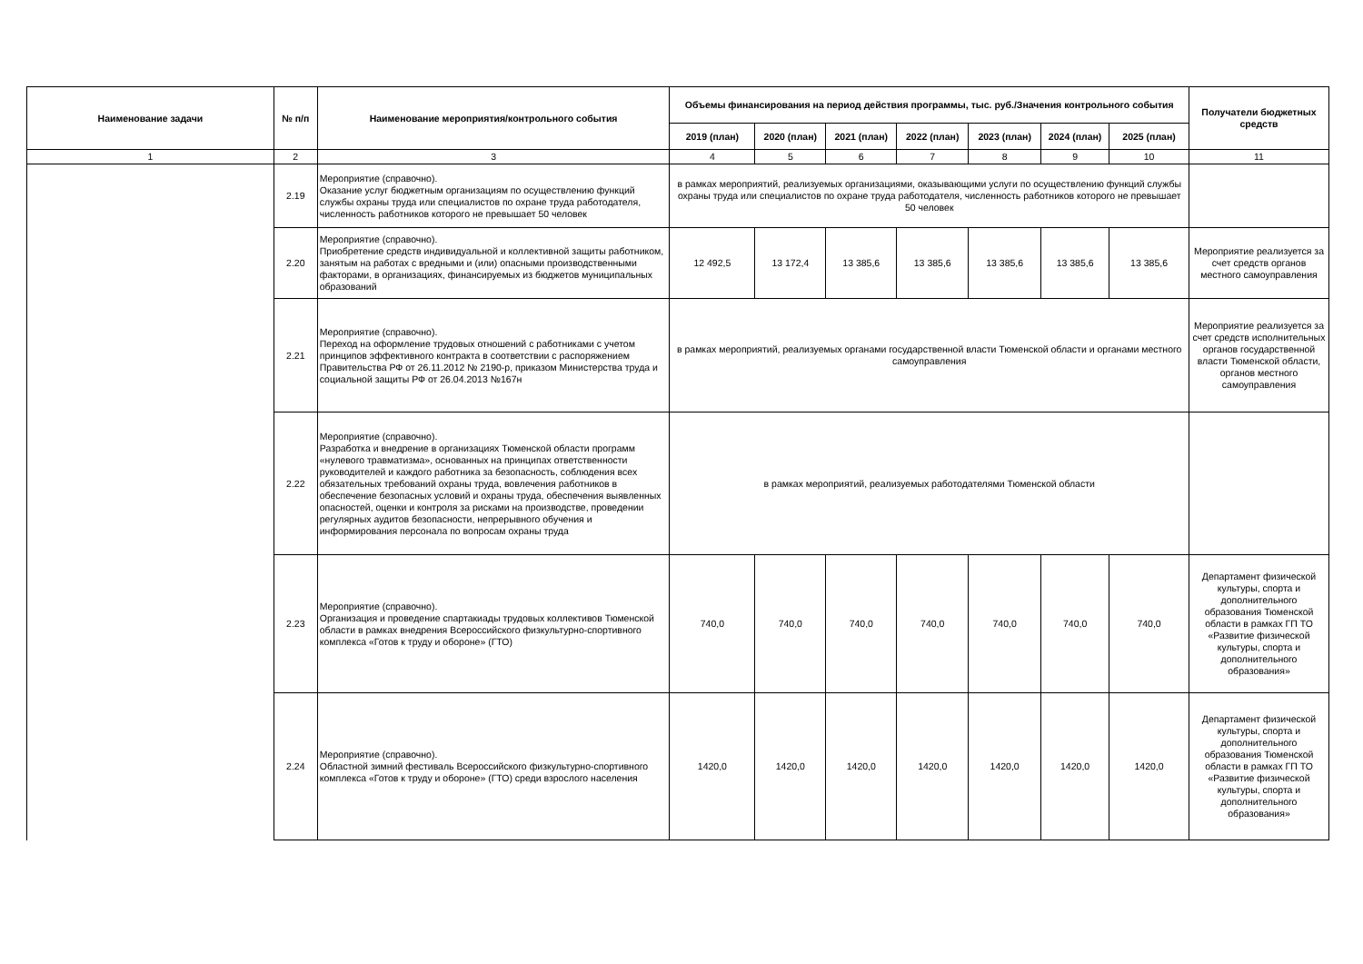| Наименование задачи | № п/п | Наименование мероприятия/контрольного события | Объемы финансирования на период действия программы, тыс. руб./Значения контрольного события | | | | | | | Получатели бюджетных средств |
| --- | --- | --- | --- | --- | --- | --- | --- | --- | --- | --- |
| | | | 2019 (план) | 2020 (план) | 2021 (план) | 2022 (план) | 2023 (план) | 2024 (план) | 2025 (план) | |
| 1 | 2 | 3 | 4 | 5 | 6 | 7 | 8 | 9 | 10 | 11 |
| | 2.19 | Мероприятие (справочно). Оказание услуг бюджетным организациям по осуществлению функций службы охраны труда или специалистов по охране труда работодателя, численность работников которого не превышает 50 человек | в рамках мероприятий, реализуемых организациями, оказывающими услуги по осуществлению функций службы охраны труда или специалистов по охране труда работодателя, численность работников которого не превышает 50 человек | | | | | | | |
| | 2.20 | Мероприятие (справочно). Приобретение средств индивидуальной и коллективной защиты работником, занятым на работах с вредными и (или) опасными производственными факторами, в организациях, финансируемых из бюджетов муниципальных образований | 12 492,5 | 13 172,4 | 13 385,6 | 13 385,6 | 13 385,6 | 13 385,6 | 13 385,6 | Мероприятие реализуется за счет средств органов местного самоуправления |
| | 2.21 | Мероприятие (справочно). Переход на оформление трудовых отношений с работниками с учетом принципов эффективного контракта в соответствии с распоряжением Правительства РФ от 26.11.2012 № 2190-р, приказом Министерства труда и социальной защиты РФ от 26.04.2013 №167н | в рамках мероприятий, реализуемых органами государственной власти Тюменской области и органами местного самоуправления | | | | | | | Мероприятие реализуется за счет средств исполнительных органов государственной власти Тюменской области, органов местного самоуправления |
| | 2.22 | Мероприятие (справочно). Разработка и внедрение в организациях Тюменской области программ «нулевого травматизма», основанных на принципах ответственности руководителей и каждого работника за безопасность, соблюдения всех обязательных требований охраны труда, вовлечения работников в обеспечение безопасных условий и охраны труда, обеспечения выявленных опасностей, оценки и контроля за рисками на производстве, проведении регулярных аудитов безопасности, непрерывного обучения и информирования персонала по вопросам охраны труда | в рамках мероприятий, реализуемых работодателями Тюменской области | | | | | | | |
| | 2.23 | Мероприятие (справочно). Организация и проведение спартакиады трудовых коллективов Тюменской области в рамках внедрения Всероссийского физкультурно-спортивного комплекса «Готов к труду и обороне» (ГТО) | 740,0 | 740,0 | 740,0 | 740,0 | 740,0 | 740,0 | 740,0 | Департамент физической культуры, спорта и дополнительного образования Тюменской области в рамках ГП ТО «Развитие физической культуры, спорта и дополнительного образования» |
| | 2.24 | Мероприятие (справочно). Областной зимний фестиваль Всероссийского физкультурно-спортивного комплекса «Готов к труду и обороне» (ГТО) среди взрослого населения | 1420,0 | 1420,0 | 1420,0 | 1420,0 | 1420,0 | 1420,0 | 1420,0 | Департамент физической культуры, спорта и дополнительного образования Тюменской области в рамках ГП ТО «Развитие физической культуры, спорта и дополнительного образования» |